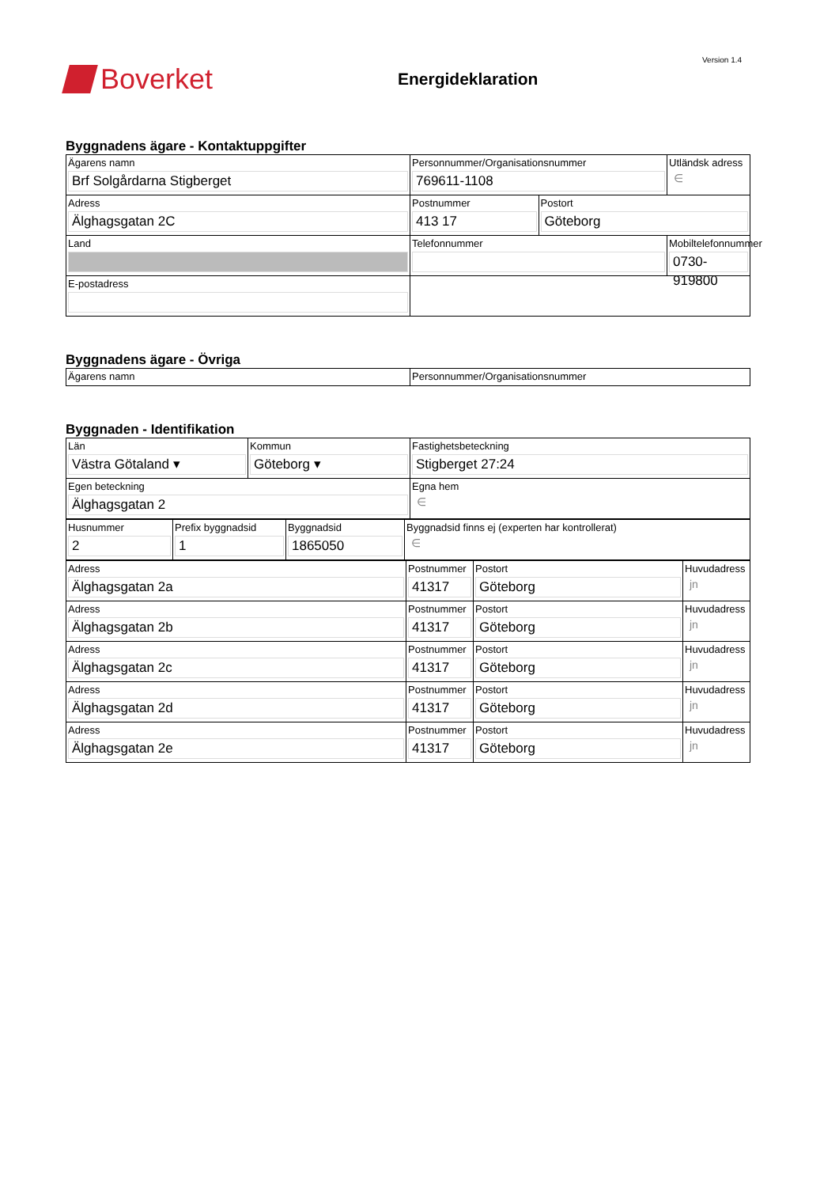Version 1.4
Boverket
Energideklaration
Byggnadens ägare - Kontaktuppgifter
| Ägarens namn Brf Solgårdarna Stigberget | Personnummer/Organisationsnummer 769611-1108 | | Utländsk adress ∈ |
| Adress Älghagsgatan 2C | Postnummer 413 17 | Postort Göteborg | |
| Land | Telefonnummer | | Mobiltelefonnummer 0730-919800 |
| E-postadress | | | |
Byggnadens ägare - Övriga
| Ägarens namn | Personnummer/Organisationsnummer |
Byggnaden - Identifikation
| Län Västra Götaland ▾ | Kommun Göteborg ▾ | Fastighetsbeteckning Stigberget 27:24 |
| Egen beteckning Älghagsgatan 2 | | Egna hem ∈ |
| Husnummer 2 | Prefix byggnadsid 1 | Byggnadsid 1865050 | Byggnadsid finns ej (experten har kontrollerat) ∈ |
| Adress Älghagsgatan 2a | Postnummer 41317 | Postort Göteborg | Huvudadress jn |
| Adress Älghagsgatan 2b | Postnummer 41317 | Postort Göteborg | Huvudadress jn |
| Adress Älghagsgatan 2c | Postnummer 41317 | Postort Göteborg | Huvudadress jn |
| Adress Älghagsgatan 2d | Postnummer 41317 | Postort Göteborg | Huvudadress jn |
| Adress Älghagsgatan 2e | Postnummer 41317 | Postort Göteborg | Huvudadress jn |